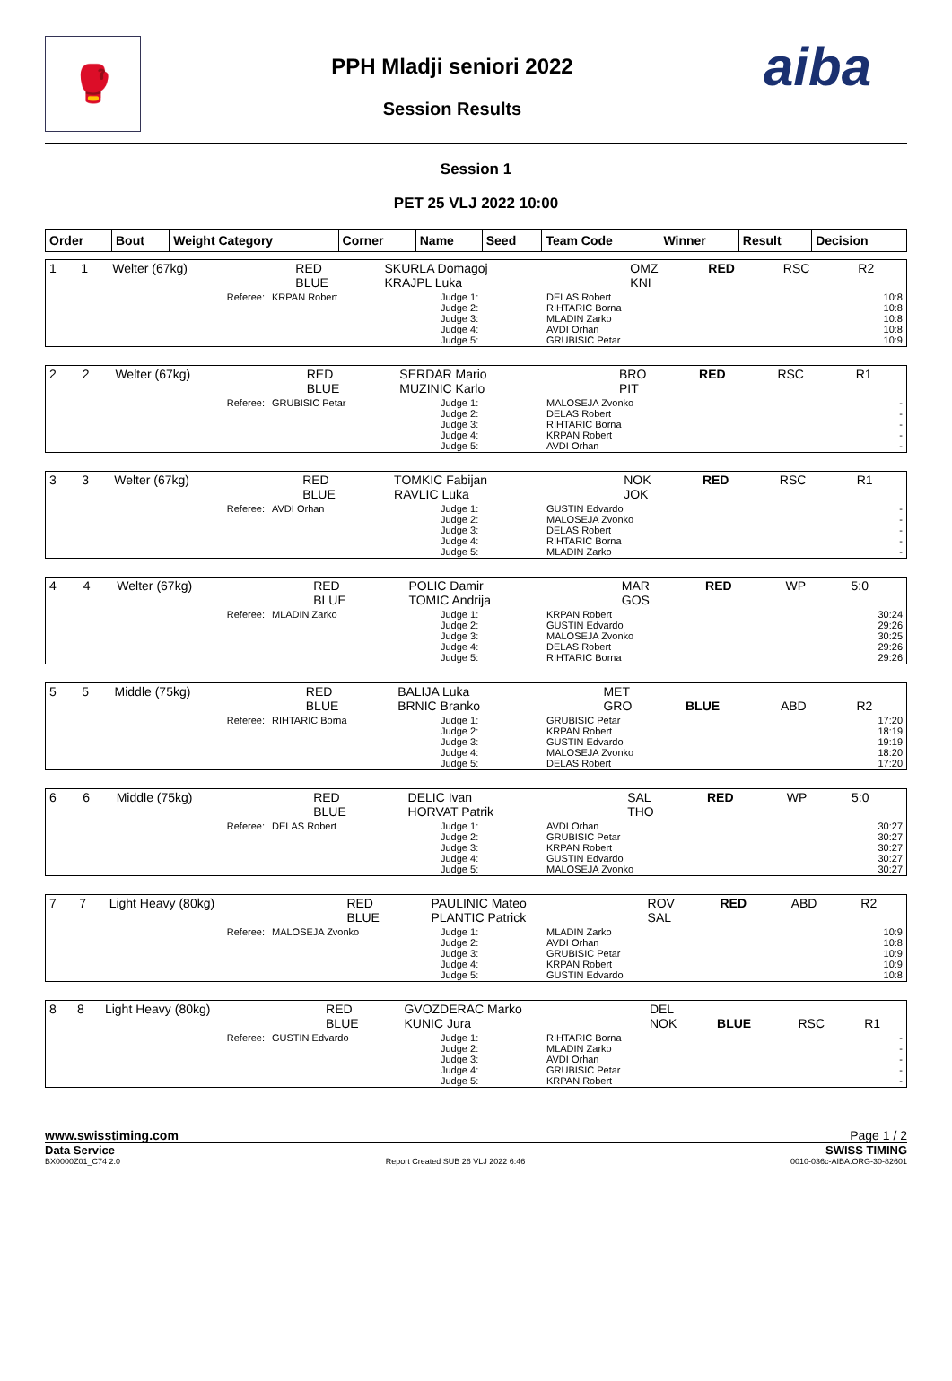🥊
PPH Mladji seniori 2022
Session Results
aiba
Session 1
PET 25 VLJ 2022 10:00
| Order | Bout | Weight Category | Corner | Name | Seed | Team Code | Winner | Result | Decision |
| --- | --- | --- | --- | --- | --- | --- | --- | --- | --- |
| 1 | 1 | Welter (67kg) | RED BLUE | SKURLA Domagoj KRAJPL Luka | OMZ KNI | RED | RSC | R2 |
| Referee: | KRPAN Robert | Judge 1: Judge 2: Judge 3: Judge 4: Judge 5: | DELAS Robert RIHTARIC Borna MLADIN Zarko AVDI Orhan GRUBISIC Petar | 10:8 10:8 10:8 10:8 10:9 |
| 2 | 2 | Welter (67kg) | RED BLUE | SERDAR Mario MUZINIC Karlo | BRO PIT | RED | RSC | R1 |
| Referee: | GRUBISIC Petar | Judge 1: Judge 2: Judge 3: Judge 4: Judge 5: | MALOSEJA Zvonko DELAS Robert RIHTARIC Borna KRPAN Robert AVDI Orhan | - - - - - |
| 3 | 3 | Welter (67kg) | RED BLUE | TOMKIC Fabijan RAVLIC Luka | NOK JOK | RED | RSC | R1 |
| Referee: | AVDI Orhan | Judge 1: Judge 2: Judge 3: Judge 4: Judge 5: | GUSTIN Edvardo MALOSEJA Zvonko DELAS Robert RIHTARIC Borna MLADIN Zarko | - - - - - |
| 4 | 4 | Welter (67kg) | RED BLUE | POLIC Damir TOMIC Andrija | MAR GOS | RED | WP | 5:0 |
| Referee: | MLADIN Zarko | Judge 1: Judge 2: Judge 3: Judge 4: Judge 5: | KRPAN Robert GUSTIN Edvardo MALOSEJA Zvonko DELAS Robert RIHTARIC Borna | 30:24 29:26 30:25 29:26 29:26 |
| 5 | 5 | Middle (75kg) | RED BLUE | BALIJA Luka BRNIC Branko | MET GRO | BLUE | ABD | R2 |
| Referee: | RIHTARIC Borna | Judge 1: Judge 2: Judge 3: Judge 4: Judge 5: | GRUBISIC Petar KRPAN Robert GUSTIN Edvardo MALOSEJA Zvonko DELAS Robert | 17:20 18:19 19:19 18:20 17:20 |
| 6 | 6 | Middle (75kg) | RED BLUE | DELIC Ivan HORVAT Patrik | SAL THO | RED | WP | 5:0 |
| Referee: | DELAS Robert | Judge 1: Judge 2: Judge 3: Judge 4: Judge 5: | AVDI Orhan GRUBISIC Petar KRPAN Robert GUSTIN Edvardo MALOSEJA Zvonko | 30:27 30:27 30:27 30:27 30:27 |
| 7 | 7 | Light Heavy (80kg) | RED BLUE | PAULINIC Mateo PLANTIC Patrick | ROV SAL | RED | ABD | R2 |
| Referee: | MALOSEJA Zvonko | Judge 1: Judge 2: Judge 3: Judge 4: Judge 5: | MLADIN Zarko AVDI Orhan GRUBISIC Petar KRPAN Robert GUSTIN Edvardo | 10:9 10:8 10:9 10:9 10:8 |
| 8 | 8 | Light Heavy (80kg) | RED BLUE | GVOZDERAC Marko KUNIC Jura | DEL NOK | BLUE | RSC | R1 |
| Referee: | GUSTIN Edvardo | Judge 1: Judge 2: Judge 3: Judge 4: Judge 5: | RIHTARIC Borna MLADIN Zarko AVDI Orhan GRUBISIC Petar KRPAN Robert | - - - - - |
www.swisstiming.com Page 1 / 2
Data Service SWISS TIMING
BX0000Z01_C74 2.0 Report Created SUB 26 VLJ 2022 6:46 0010-036c-AIBA.ORG-30-82601